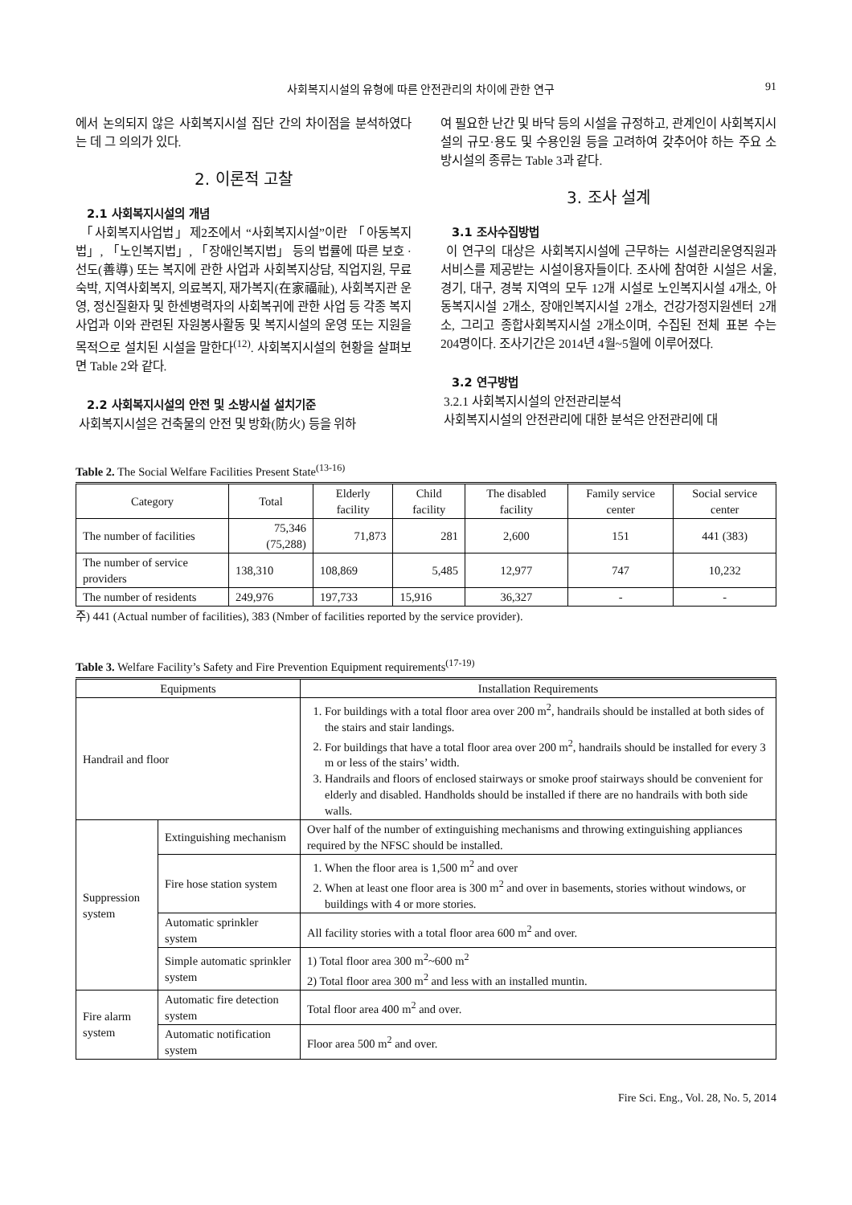사회복지시설의 유형에 따른 안전관리의 차이에 관한 연구 91
에서 논의되지 않은 사회복지시설 집단 간의 차이점을 분석하였다는 데 그 의의가 있다.
2. 이론적 고찰
2.1 사회복지시설의 개념
「사회복지사업법」제2조에서 “사회복지시설”이란 「아동복지법」, 「노인복지법」, 「장애인복지법」 등의 법률에 따른 보호 · 선도(善導) 또는 복지에 관한 사업과 사회복지상담, 직업지원, 무료 숙박, 지역사회복지, 의료복지, 재가복지(在家福祉), 사회복지관 운영, 정신질환자 및 한센병력자의 사회복귀에 관한 사업 등 각종 복지사업과 이와 관련된 자원봉사활동 및 복지시설의 운영 또는 지원을 목적으로 설치된 시설을 말한다<sup>(12)</sup>. 사회복지시설의 현황을 살펴보면 Table 2와 같다.
2.2 사회복지시설의 안전 및 소방시설 설치기준
사회복지시설은 건축물의 안전 및 방화(防火) 등을 위하
여 필요한 난간 및 바닥 등의 시설을 규정하고, 관계인이 사회복지시설의 규모·용도 및 수용인원 등을 고려하여 갖추어야 하는 주요 소방시설의 종류는 Table 3과 같다.
3. 조사 설계
3.1 조사수집방법
이 연구의 대상은 사회복지시설에 근무하는 시설관리운영직원과 서비스를 제공받는 시설이용자들이다. 조사에 참여한 시설은 서울, 경기, 대구, 경북 지역의 모두 12개 시설로 노인복지시설 4개소, 아동복지시설 2개소, 장애인복지시설 2개소, 건강가정지원센터 2개소, 그리고 종합사회복지시설 2개소이며, 수집된 전체 표본 수는 204명이다. 조사기간은 2014년 4월~5월에 이루어졌다.
3.2 연구방법
3.2.1 사회복지시설의 안전관리분석
사회복지시설의 안전관리에 대한 분석은 안전관리에 대
Table 2. The Social Welfare Facilities Present State<sup>(13-16)</sup>
| Category | Total | Elderly facility | Child facility | The disabled facility | Family service center | Social service center |
| --- | --- | --- | --- | --- | --- | --- |
| The number of facilities | 75,346 (75,288) | 71,873 | 281 | 2,600 | 151 | 441 (383) |
| The number of service providers | 138,310 | 108,869 | 5,485 | 12,977 | 747 | 10,232 |
| The number of residents | 249,976 | 197,733 | 15,916 | 36,327 | - | - |
주) 441 (Actual number of facilities), 383 (Nmber of facilities reported by the service provider).
Table 3. Welfare Facility’s Safety and Fire Prevention Equipment requirements<sup>(17-19)</sup>
| Equipments | | Installation Requirements |
| --- | --- | --- |
| Handrail and floor | | 1. For buildings with a total floor area over 200 m<sup>2</sup>, handrails should be installed at both sides of the stairs and stair landings. 2. For buildings that have a total floor area over 200 m<sup>2</sup>, handrails should be installed for every 3 m or less of the stairs’ width. 3. Handrails and floors of enclosed stairways or smoke proof stairways should be convenient for elderly and disabled. Handholds should be installed if there are no handrails with both side walls. |
| Suppression system | Extinguishing mechanism | Over half of the number of extinguishing mechanisms and throwing extinguishing appliances required by the NFSC should be installed. |
| | Fire hose station system | 1. When the floor area is 1,500 m<sup>2</sup> and over 2. When at least one floor area is 300 m<sup>2</sup> and over in basements, stories without windows, or buildings with 4 or more stories. |
| | Automatic sprinkler system | All facility stories with a total floor area 600 m<sup>2</sup> and over. |
| | Simple automatic sprinkler system | 1) Total floor area 300 m<sup>2</sup>~600 m<sup>2</sup> 2) Total floor area 300 m<sup>2</sup> and less with an installed muntin. |
| Fire alarm system | Automatic fire detection system | Total floor area 400 m<sup>2</sup> and over. |
| | Automatic notification system | Floor area 500 m<sup>2</sup> and over. |
Fire Sci. Eng., Vol. 28, No. 5, 2014